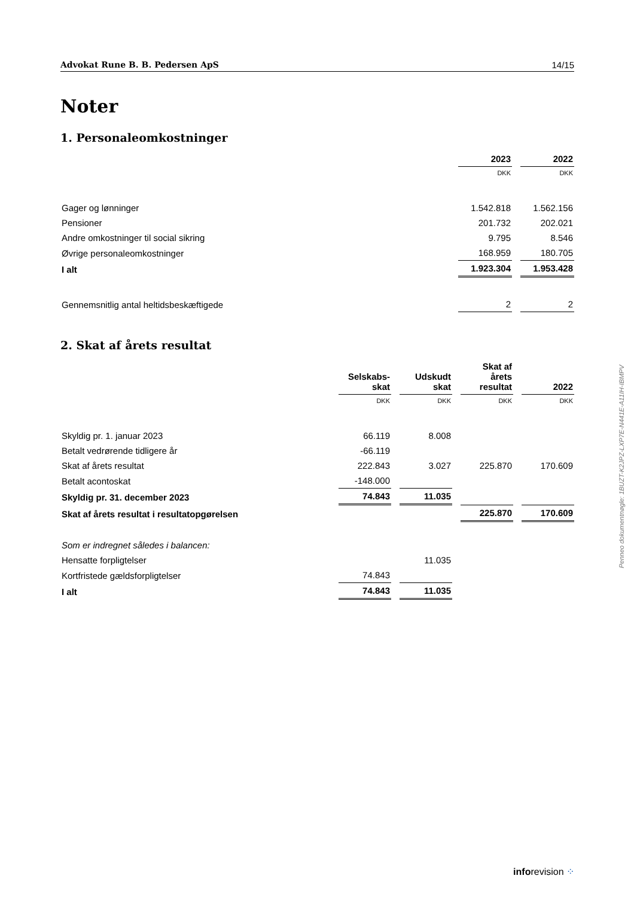Advokat Rune B. B. Pedersen ApS 14/15
Noter
1. Personaleomkostninger
| | 2023 | 2022 |
| | DKK | DKK |
| Gager og lønninger | 1.542.818 | 1.562.156 |
| Pensioner | 201.732 | 202.021 |
| Andre omkostninger til social sikring | 9.795 | 8.546 |
| Øvrige personaleomkostninger | 168.959 | 180.705 |
| I alt | 1.923.304 | 1.953.428 |
| Gennemsnitlig antal heltidsbeskæftigede | 2 | 2 |
2. Skat af årets resultat
| | Selskabs- skat | Udskudt skat | Skat af årets resultat | 2022 |
| | DKK | DKK | DKK | DKK |
| Skyldig pr. 1. januar 2023 | 66.119 | 8.008 | | |
| Betalt vedrørende tidligere år | -66.119 | | | |
| Skat af årets resultat | 222.843 | 3.027 | 225.870 | 170.609 |
| Betalt acontoskat | -148.000 | | | |
| Skyldig pr. 31. december 2023 | 74.843 | 11.035 | | |
| Skat af årets resultat i resultatopgørelsen | | | 225.870 | 170.609 |
| Som er indregnet således i balancen: | | | | |
| Hensatte forpligtelser | | 11.035 | | |
| Kortfristede gældsforpligtelser | 74.843 | | | |
| I alt | 74.843 | 11.035 | | |
Penneo dokumentnøgle: 1BUZT-K2JPZ-LXP7E-N441E-A11IH-IBMPV
inforevision ⁘